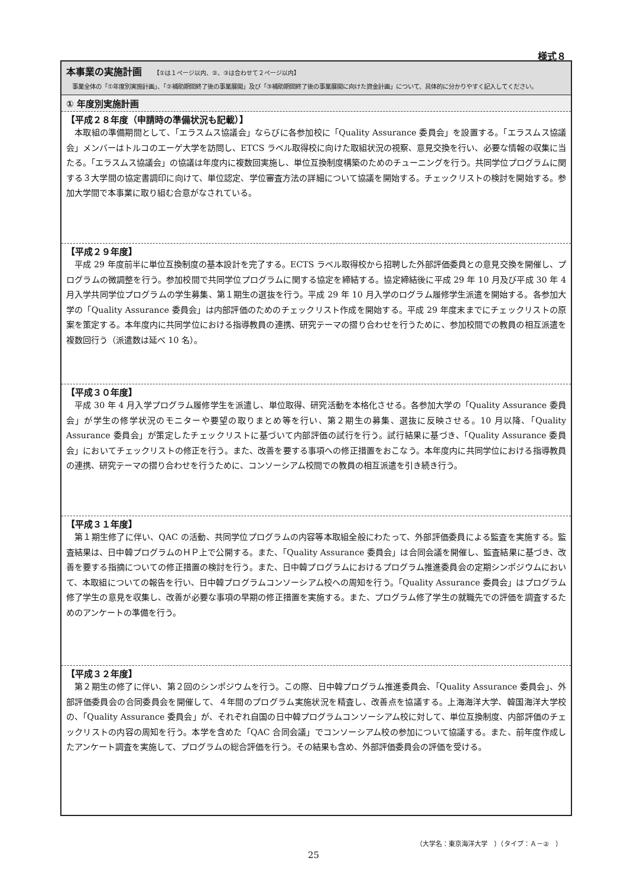様式８
本事業の実施計画 【①は１ページ以内、②、③は合わせて２ページ以内】
　事業全体の「①年度別実施計画」、「②補助期間終了後の事業展開」及び「③補助期間終了後の事業展開に向けた資金計画」について、具体的に分かりやすく記入してください。
① 年度別実施計画
【平成２８年度（申請時の準備状況も記載）】
本取組の準備期間として、「エラスムス協議会」ならびに各参加校に「Quality Assurance 委員会」を設置する。「エラスムス協議会」メンバーはトルコのエーゲ大学を訪問し、ETCS ラベル取得校に向けた取組状況の視察、意見交換を行い、必要な情報の収集に当たる。「エラスムス協議会」の協議は年度内に複数回実施し、単位互換制度構築のためのチューニングを行う。共同学位プログラムに関する３大学間の協定書調印に向けて、単位認定、学位審査方法の詳細について協議を開始する。チェックリストの検討を開始する。参加大学間で本事業に取り組む合意がなされている。
【平成２９年度】
平成 29 年度前半に単位互換制度の基本設計を完了する。ECTS ラベル取得校から招聘した外部評価委員との意見交換を開催し、プログラムの微調整を行う。参加校間で共同学位プログラムに関する協定を締結する。協定締結後に平成 29 年 10 月及び平成 30 年 4 月入学共同学位プログラムの学生募集、第１期生の選抜を行う。平成 29 年 10 月入学のログラム履修学生派遣を開始する。各参加大学の「Quality Assurance 委員会」は内部評価のためのチェックリスト作成を開始する。平成 29 年度末までにチェックリストの原案を策定する。本年度内に共同学位における指導教員の連携、研究テーマの摺り合わせを行うために、参加校間での教員の相互派遣を複数回行う（派遣数は延べ 10 名）。
【平成３０年度】
平成 30 年 4 月入学プログラム履修学生を派遣し、単位取得、研究活動を本格化させる。各参加大学の「Quality Assurance 委員会」が学生の修学状況のモニターや要望の取りまとめ等を行い、第２期生の募集、選抜に反映させる。10 月以降、「Quality Assurance 委員会」が策定したチェックリストに基づいて内部評価の試行を行う。試行結果に基づき、「Quality Assurance 委員会」においてチェックリストの修正を行う。また、改善を要する事項への修正措置をおこなう。本年度内に共同学位における指導教員の連携、研究テーマの摺り合わせを行うために、コンソーシアム校間での教員の相互派遣を引き続き行う。
【平成３１年度】
第１期生修了に伴い、QAC の活動、共同学位プログラムの内容等本取組全般にわたって、外部評価委員による監査を実施する。監査結果は、日中韓プログラムのＨＰ上で公開する。また、「Quality Assurance 委員会」は合同会議を開催し、監査結果に基づき、改善を要する指摘についての修正措置の検討を行う。また、日中韓プログラムにおけるプログラム推進委員会の定期シンポジウムにおいて、本取組についての報告を行い、日中韓プログラムコンソーシアム校への周知を行う。「Quality Assurance 委員会」はプログラム修了学生の意見を収集し、改善が必要な事項の早期の修正措置を実施する。また、プログラム修了学生の就職先での評価を調査するためのアンケートの準備を行う。
【平成３２年度】
第２期生の修了に伴い、第２回のシンポジウムを行う。この際、日中韓プログラム推進委員会、「Quality Assurance 委員会」、外部評価委員会の合同委員会を開催して、４年間のプログラム実施状況を精査し、改善点を協議する。上海海洋大学、韓国海洋大学校の、「Quality Assurance 委員会」が、それぞれ自国の日中韓プログラムコンソーシアム校に対して、単位互換制度、内部評価のチェックリストの内容の周知を行う。本学を含めた「QAC 合同会議」でコンソーシアム校の参加について協議する。また、前年度作成したアンケート調査を実施して、プログラムの総合評価を行う。その結果も含め、外部評価委員会の評価を受ける。
（大学名：東京海洋大学　）（タイプ：Ａ－②　）
25